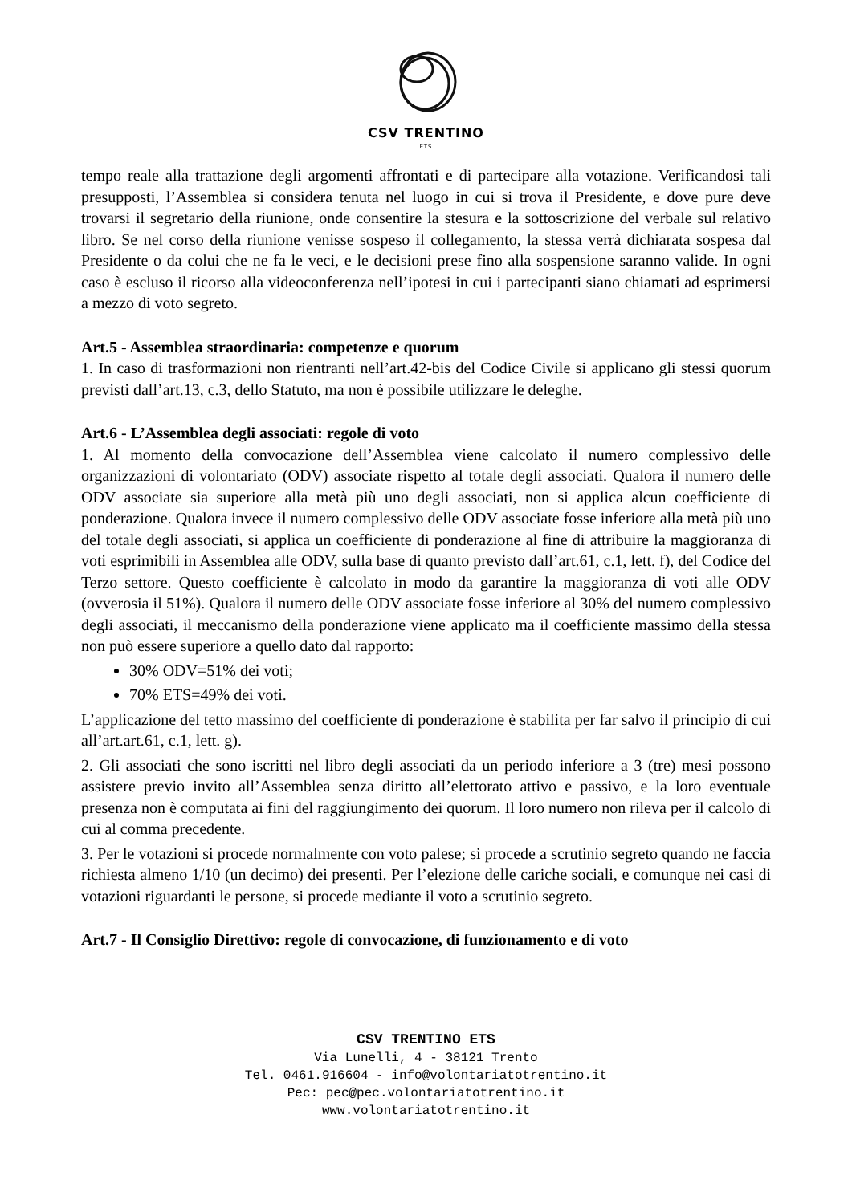CSV TRENTINO
ETS
tempo reale alla trattazione degli argomenti affrontati e di partecipare alla votazione. Verificandosi tali presupposti, l’Assemblea si considera tenuta nel luogo in cui si trova il Presidente, e dove pure deve trovarsi il segretario della riunione, onde consentire la stesura e la sottoscrizione del verbale sul relativo libro. Se nel corso della riunione venisse sospeso il collegamento, la stessa verrà dichiarata sospesa dal Presidente o da colui che ne fa le veci, e le decisioni prese fino alla sospensione saranno valide. In ogni caso è escluso il ricorso alla videoconferenza nell’ipotesi in cui i partecipanti siano chiamati ad esprimersi a mezzo di voto segreto.
Art.5 - Assemblea straordinaria: competenze e quorum
1. In caso di trasformazioni non rientranti nell’art.42-bis del Codice Civile si applicano gli stessi quorum previsti dall’art.13, c.3, dello Statuto, ma non è possibile utilizzare le deleghe.
Art.6 - L’Assemblea degli associati: regole di voto
1. Al momento della convocazione dell’Assemblea viene calcolato il numero complessivo delle organizzazioni di volontariato (ODV) associate rispetto al totale degli associati. Qualora il numero delle ODV associate sia superiore alla metà più uno degli associati, non si applica alcun coefficiente di ponderazione. Qualora invece il numero complessivo delle ODV associate fosse inferiore alla metà più uno del totale degli associati, si applica un coefficiente di ponderazione al fine di attribuire la maggioranza di voti esprimibili in Assemblea alle ODV, sulla base di quanto previsto dall’art.61, c.1, lett. f), del Codice del Terzo settore. Questo coefficiente è calcolato in modo da garantire la maggioranza di voti alle ODV (ovverosia il 51%). Qualora il numero delle ODV associate fosse inferiore al 30% del numero complessivo degli associati, il meccanismo della ponderazione viene applicato ma il coefficiente massimo della stessa non può essere superiore a quello dato dal rapporto:
30% ODV=51% dei voti;
70% ETS=49% dei voti.
L’applicazione del tetto massimo del coefficiente di ponderazione è stabilita per far salvo il principio di cui all’art.art.61, c.1, lett. g).
2. Gli associati che sono iscritti nel libro degli associati da un periodo inferiore a 3 (tre) mesi possono assistere previo invito all’Assemblea senza diritto all’elettorato attivo e passivo, e la loro eventuale presenza non è computata ai fini del raggiungimento dei quorum. Il loro numero non rileva per il calcolo di cui al comma precedente.
3. Per le votazioni si procede normalmente con voto palese; si procede a scrutinio segreto quando ne faccia richiesta almeno 1/10 (un decimo) dei presenti. Per l’elezione delle cariche sociali, e comunque nei casi di votazioni riguardanti le persone, si procede mediante il voto a scrutinio segreto.
Art.7 - Il Consiglio Direttivo: regole di convocazione, di funzionamento e di voto
CSV TRENTINO ETS
Via Lunelli, 4 - 38121 Trento
Tel. 0461.916604 - info@volontariatotrentino.it
Pec: pec@pec.volontariatotrentino.it
www.volontariatotrentino.it